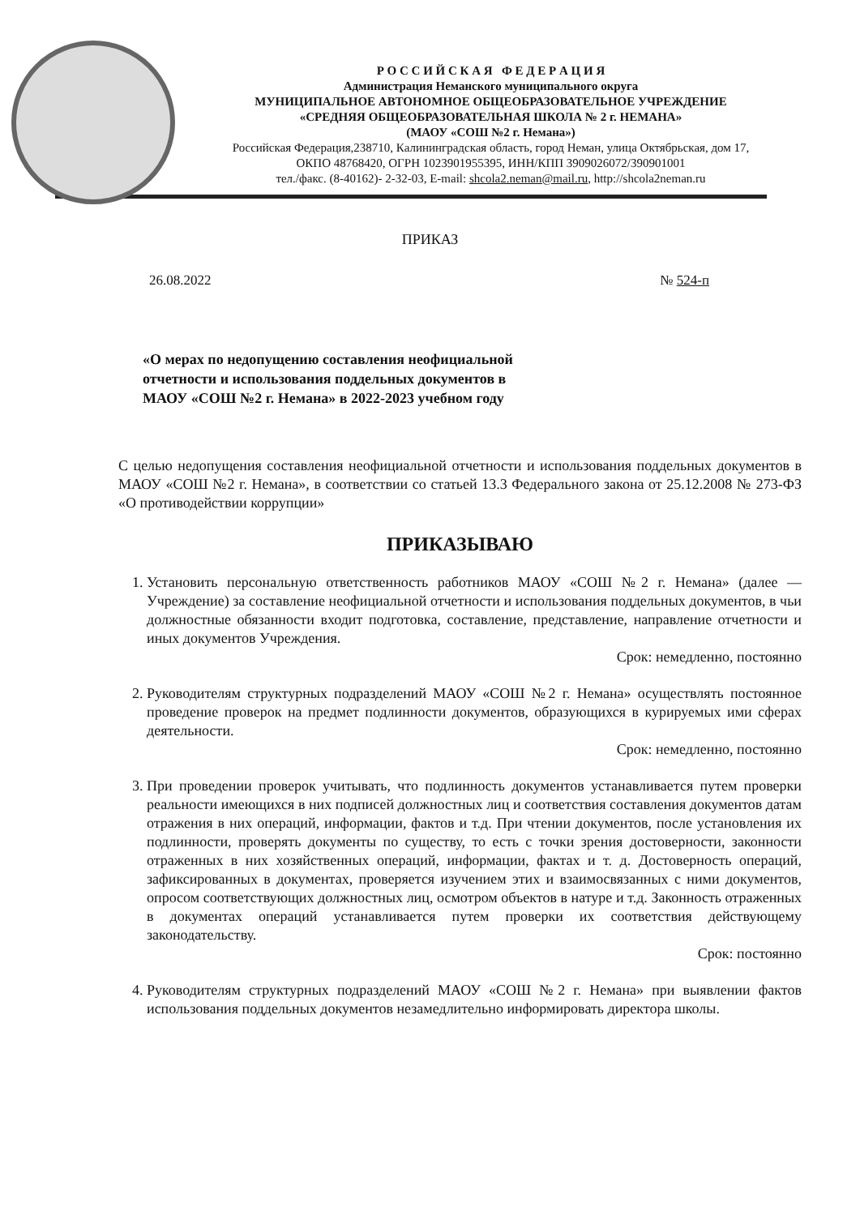Р О С С И Й С К А Я Ф Е Д Е Р А Ц И Я
Администрация Неманского муниципального округа
МУНИЦИПАЛЬНОЕ АВТОНОМНОЕ ОБЩЕОБРАЗОВАТЕЛЬНОЕ УЧРЕЖДЕНИЕ
«СРЕДНЯЯ ОБЩЕОБРАЗОВАТЕЛЬНАЯ ШКОЛА № 2 г. НЕМАНА»
(МАОУ «СОШ №2 г. Немана»)
Российская Федерация,238710, Калининградская область, город Неман, улица Октябрьская, дом 17,
ОКПО 48768420, ОГРН 1023901955395, ИНН/КПП 3909026072/390901001
тел./факс. (8-40162)- 2-32-03, E-mail: shcola2.neman@mail.ru, http://shcola2neman.ru
ПРИКАЗ
26.08.2022 № 524-п
«О мерах по недопущению составления неофициальной отчетности и использования поддельных документов в МАОУ «СОШ №2 г. Немана» в 2022-2023 учебном году
С целью недопущения составления неофициальной отчетности и использования поддельных документов в МАОУ «СОШ №2 г. Немана», в соответствии со статьей 13.3 Федерального закона от 25.12.2008 № 273-ФЗ «О противодействии коррупции»
ПРИКАЗЫВАЮ
1. Установить персональную ответственность работников МАОУ «СОШ №2 г. Немана» (далее — Учреждение) за составление неофициальной отчетности и использования поддельных документов, в чьи должностные обязанности входит подготовка, составление, представление, направление отчетности и иных документов Учреждения.
Срок: немедленно, постоянно
2. Руководителям структурных подразделений МАОУ «СОШ №2 г. Немана» осуществлять постоянное проведение проверок на предмет подлинности документов, образующихся в курируемых ими сферах деятельности.
Срок: немедленно, постоянно
3. При проведении проверок учитывать, что подлинность документов устанавливается путем проверки реальности имеющихся в них подписей должностных лиц и соответствия составления документов датам отражения в них операций, информации, фактов и т.д. При чтении документов, после установления их подлинности, проверять документы по существу, то есть с точки зрения достоверности, законности отраженных в них хозяйственных операций, информации, фактах и т. д. Достоверность операций, зафиксированных в документах, проверяется изучением этих и взаимосвязанных с ними документов, опросом соответствующих должностных лиц, осмотром объектов в натуре и т.д. Законность отраженных в документах операций устанавливается путем проверки их соответствия действующему законодательству.
Срок: постоянно
4. Руководителям структурных подразделений МАОУ «СОШ №2 г. Немана» при выявлении фактов использования поддельных документов незамедлительно информировать директора школы.